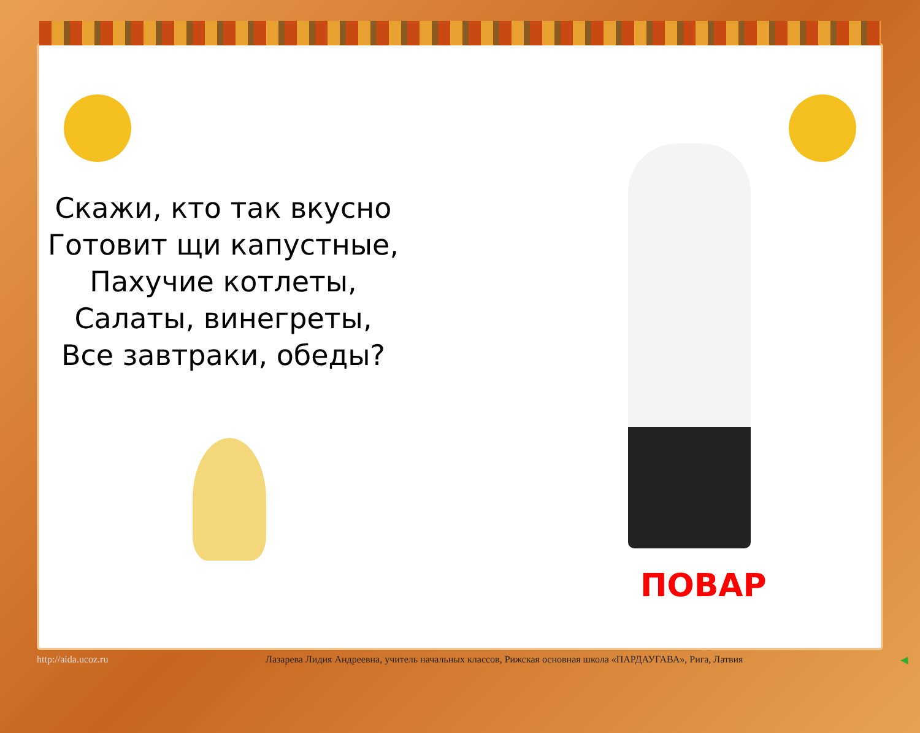Скажи, кто так вкусно
Готовит щи капустные,
Пахучие котлеты,
Салаты, винегреты,
Все завтраки, обеды?
ПОВАР
http://aida.ucoz.ru Лазарева Лидия Андреевна, учитель начальных классов, Рижская основная школа «ПАРДАУГАВА», Рига, Латвия ◀